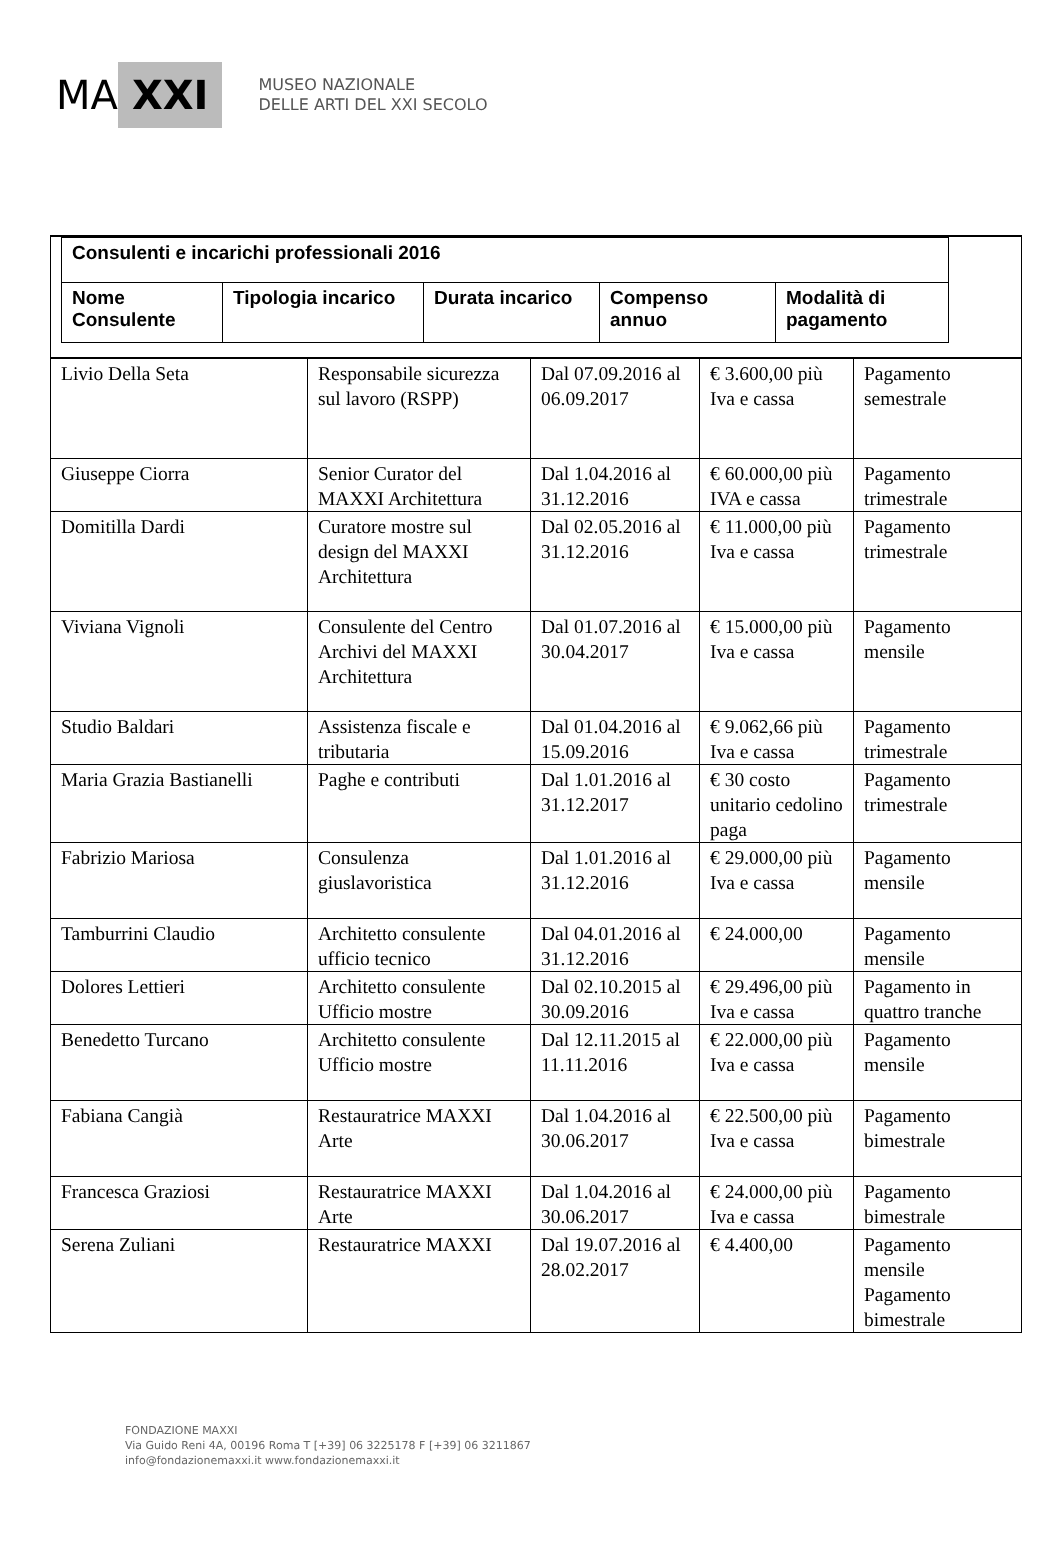MA XXI
MUSEO NAZIONALE
DELLE ARTI DEL XXI SECOLO
| Consulenti e incarichi professionali 2016 | | | | |
| Nome Consulente | Tipologia incarico | Durata incarico | Compenso annuo | Modalità di pagamento |
| Livio Della Seta | Responsabile sicurezza sul lavoro (RSPP) | Dal 07.09.2016 al 06.09.2017 | € 3.600,00 più Iva e cassa | Pagamento semestrale |
| Giuseppe Ciorra | Senior Curator del MAXXI Architettura | Dal 1.04.2016 al 31.12.2016 | € 60.000,00 più IVA e cassa | Pagamento trimestrale |
| Domitilla Dardi | Curatore mostre sul design del MAXXI Architettura | Dal 02.05.2016 al 31.12.2016 | € 11.000,00 più Iva e cassa | Pagamento trimestrale |
| Viviana Vignoli | Consulente del Centro Archivi del MAXXI Architettura | Dal 01.07.2016 al 30.04.2017 | € 15.000,00 più Iva e cassa | Pagamento mensile |
| Studio Baldari | Assistenza fiscale e tributaria | Dal 01.04.2016 al 15.09.2016 | € 9.062,66 più Iva e cassa | Pagamento trimestrale |
| Maria Grazia Bastianelli | Paghe e contributi | Dal 1.01.2016 al 31.12.2017 | € 30 costo unitario cedolino paga | Pagamento trimestrale |
| Fabrizio Mariosa | Consulenza giuslavoristica | Dal 1.01.2016 al 31.12.2016 | € 29.000,00 più Iva e cassa | Pagamento mensile |
| Tamburrini Claudio | Architetto consulente ufficio tecnico | Dal 04.01.2016 al 31.12.2016 | € 24.000,00 | Pagamento mensile |
| Dolores Lettieri | Architetto consulente Ufficio mostre | Dal 02.10.2015 al 30.09.2016 | € 29.496,00 più Iva e cassa | Pagamento in quattro tranche |
| Benedetto Turcano | Architetto consulente Ufficio mostre | Dal 12.11.2015 al 11.11.2016 | € 22.000,00 più Iva e cassa | Pagamento mensile |
| Fabiana Cangià | Restauratrice MAXXI Arte | Dal 1.04.2016 al 30.06.2017 | € 22.500,00 più Iva e cassa | Pagamento bimestrale |
| Francesca Graziosi | Restauratrice MAXXI Arte | Dal 1.04.2016 al 30.06.2017 | € 24.000,00 più Iva e cassa | Pagamento bimestrale |
| Serena Zuliani | Restauratrice MAXXI | Dal 19.07.2016 al 28.02.2017 | € 4.400,00 | Pagamento mensile Pagamento bimestrale |
FONDAZIONE MAXXI
Via Guido Reni 4A, 00196 Roma T [+39] 06 3225178 F [+39] 06 3211867
info@fondazionemaxxi.it www.fondazionemaxxi.it